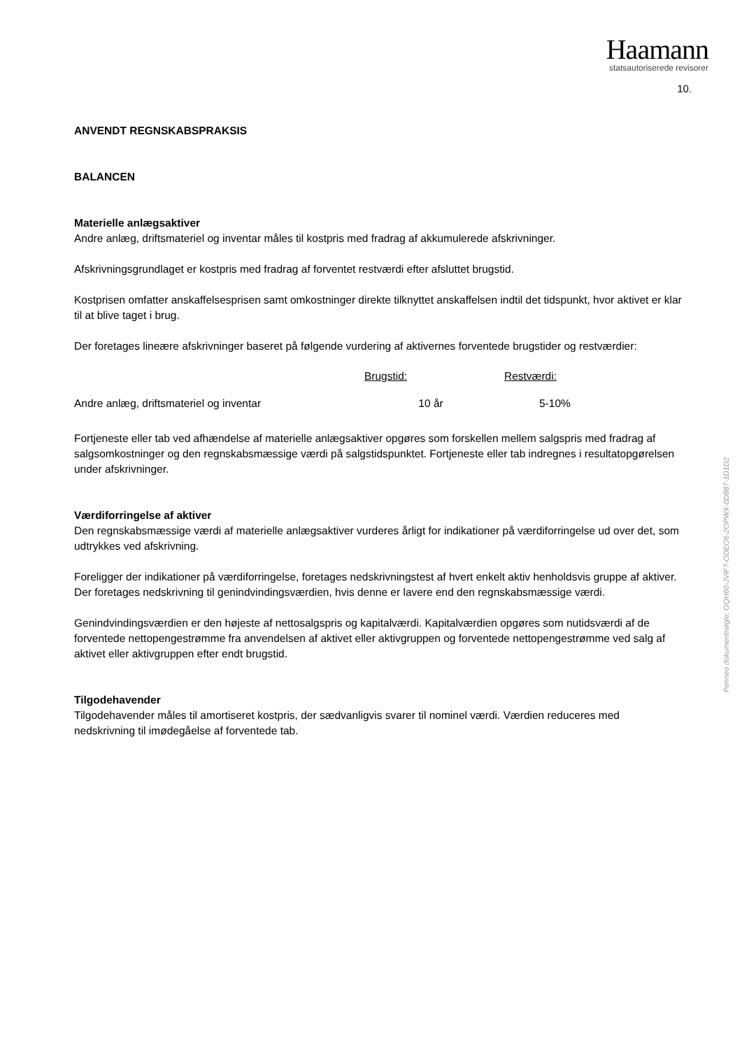Haamann
statsautoriserede revisorer
10.
Penneo dokumentnøgle: GQH60-JVIF7-ODEO6-2OPWX-0D887-1D1D2
ANVENDT REGNSKABSPRAKSIS
BALANCEN
Materielle anlægsaktiver
Andre anlæg, driftsmateriel og inventar måles til kostpris med fradrag af akkumulerede afskrivninger.
Afskrivningsgrundlaget er kostpris med fradrag af forventet restværdi efter afsluttet brugstid.
Kostprisen omfatter anskaffelsesprisen samt omkostninger direkte tilknyttet anskaffelsen indtil det tidspunkt, hvor aktivet er klar til at blive taget i brug.
Der foretages lineære afskrivninger baseret på følgende vurdering af aktivernes forventede brugstider og restværdier:
| | Brugstid: | Restværdi: |
| --- | --- | --- |
| Andre anlæg, driftsmateriel og inventar | 10 år | 5-10% |
Fortjeneste eller tab ved afhændelse af materielle anlægsaktiver opgøres som forskellen mellem salgspris med fradrag af salgsomkostninger og den regnskabsmæssige værdi på salgstidspunktet. Fortjeneste eller tab indregnes i resultatopgørelsen under afskrivninger.
Værdiforringelse af aktiver
Den regnskabsmæssige værdi af materielle anlægsaktiver vurderes årligt for indikationer på værdiforringelse ud over det, som udtrykkes ved afskrivning.
Foreligger der indikationer på værdiforringelse, foretages nedskrivningstest af hvert enkelt aktiv henholdsvis gruppe af aktiver. Der foretages nedskrivning til genindvindingsværdien, hvis denne er lavere end den regnskabsmæssige værdi.
Genindvindingsværdien er den højeste af nettosalgspris og kapitalværdi. Kapitalværdien opgøres som nutidsværdi af de forventede nettopengestrømme fra anvendelsen af aktivet eller aktivgruppen og forventede nettopengestrømme ved salg af aktivet eller aktivgruppen efter endt brugstid.
Tilgodehavender
Tilgodehavender måles til amortiseret kostpris, der sædvanligvis svarer til nominel værdi. Værdien reduceres med nedskrivning til imødegåelse af forventede tab.